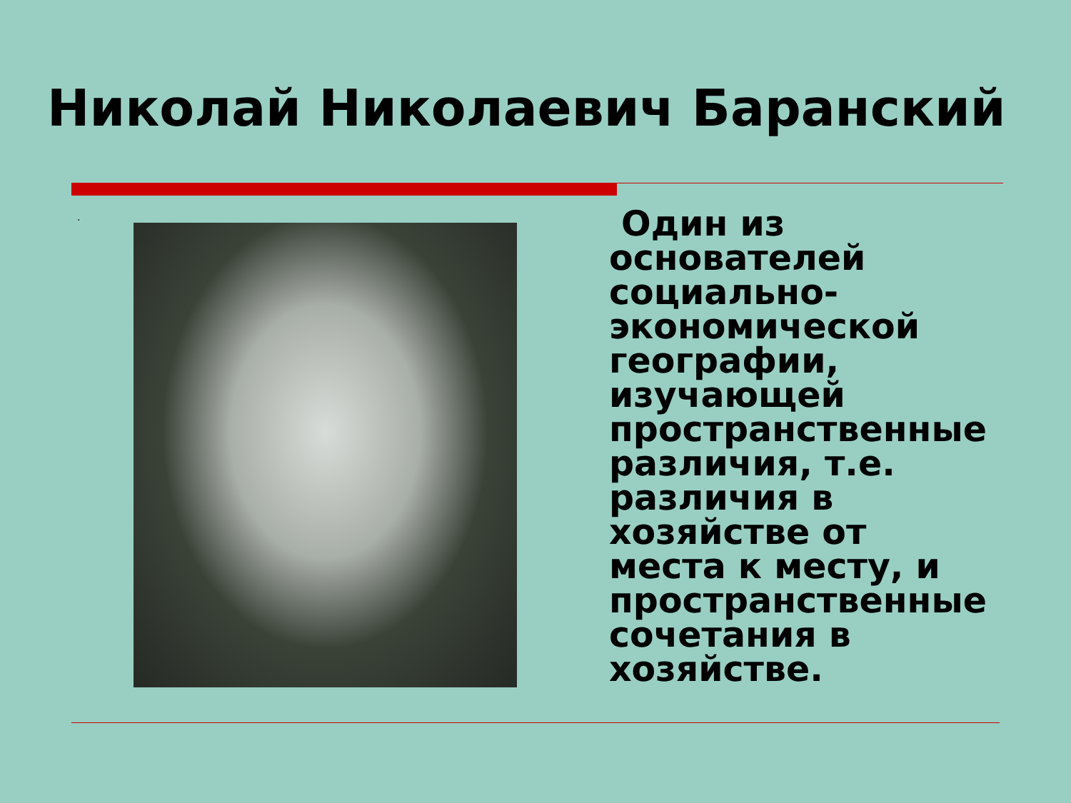Николай Николаевич Баранский
.
Один из основателей социально-экономической географии, изучающей пространственные различия, т.е. различия в хозяйстве от места к месту, и пространственные сочетания в хозяйстве.